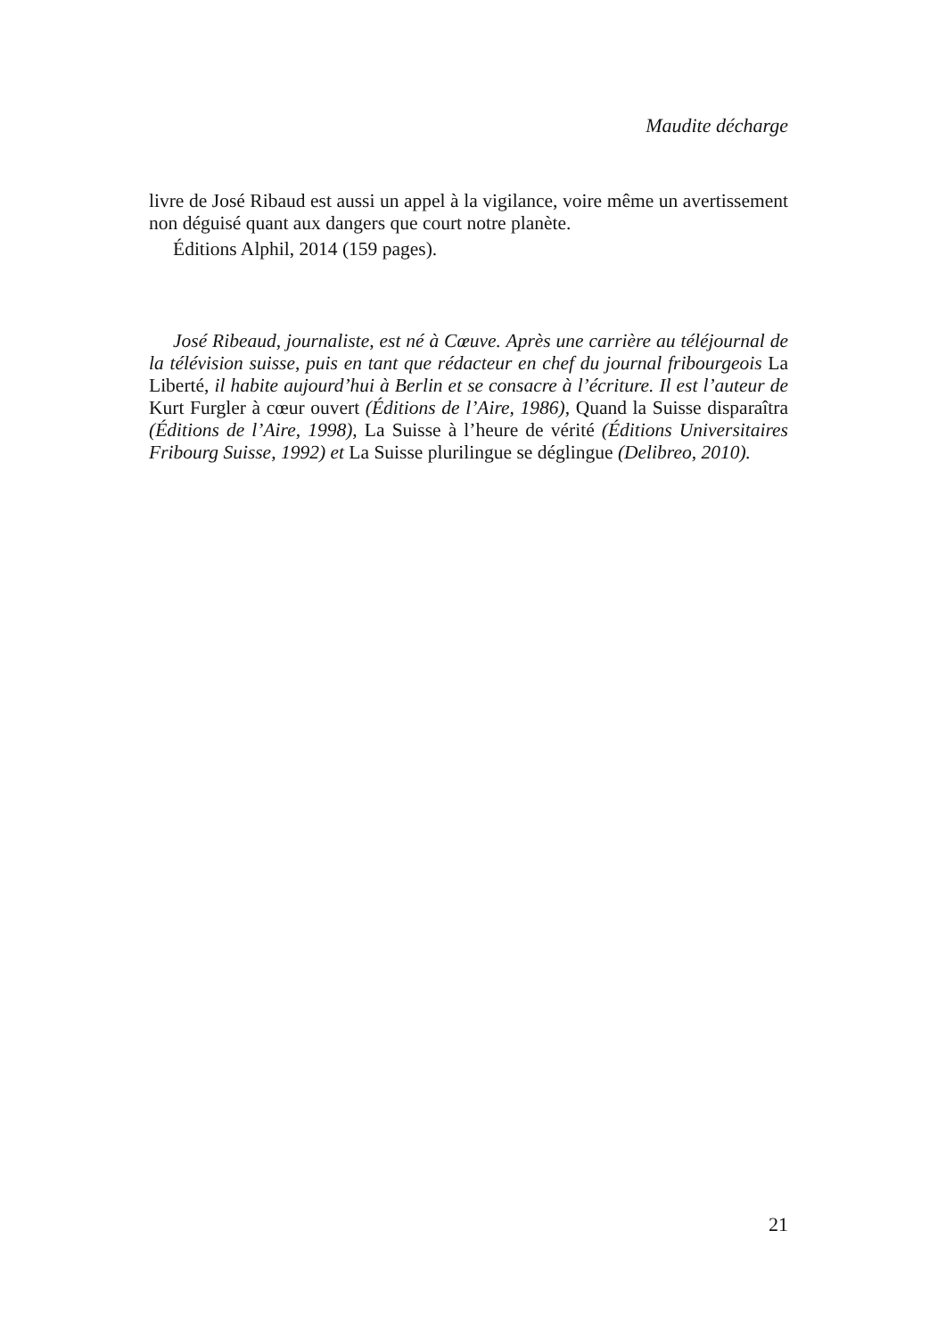Maudite décharge
livre de José Ribaud est aussi un appel à la vigilance, voire même un aver­tissement non déguisé quant aux dangers que court notre planète.
Éditions Alphil, 2014 (159 pages).
José Ribeaud, journaliste, est né à Cœuve. Après une carrière au téléjour­nal de la télévision suisse, puis en tant que rédacteur en chef du journal fribourgeois La Liberté, il habite aujourd’hui à Berlin et se consacre à l’écriture. Il est l’auteur de Kurt Furgler à cœur ouvert (Éditions de l’Aire, 1986), Quand la Suisse disparaîtra (Éditions de l’Aire, 1998), La Suisse à l’heure de vérité (Éditions Universitaires Fribourg Suisse, 1992) et La Suisse plurilingue se déglingue (Delibreo, 2010).
21